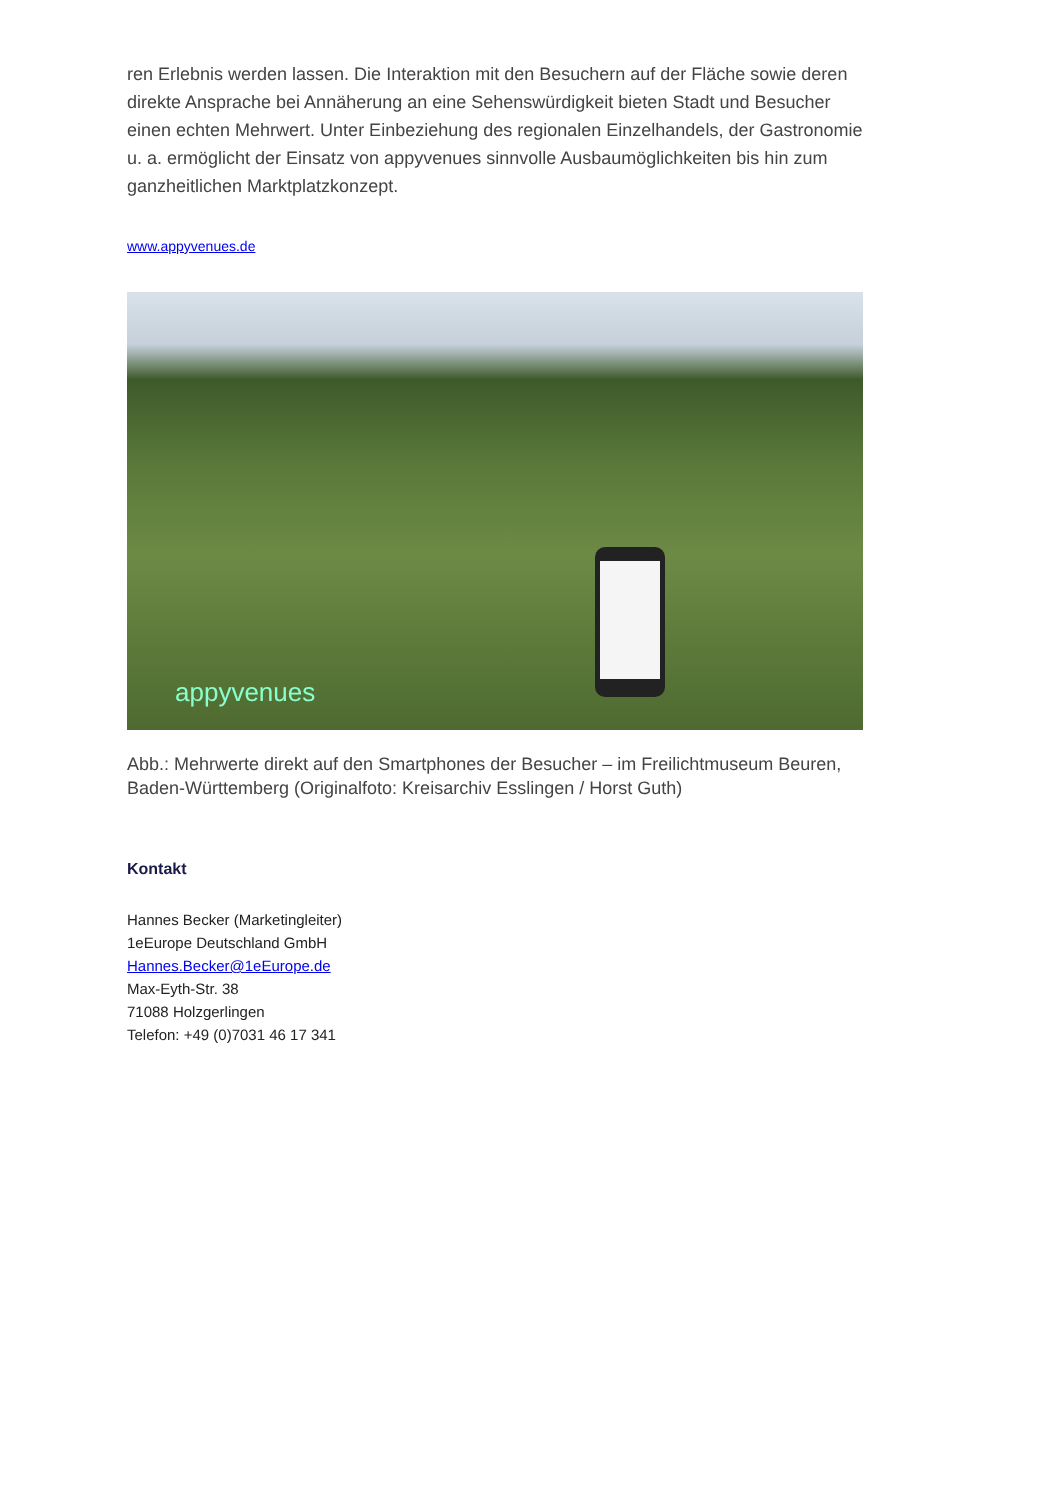ren Erlebnis werden lassen. Die Interaktion mit den Besuchern auf der Fläche sowie deren di­rekte Ansprache bei Annäherung an eine Sehenswürdigkeit bieten Stadt und Besucher einen echten Mehrwert. Unter Einbeziehung des regionalen Einzelhandels, der Gastronomie u. a. er­möglicht der Einsatz von appyvenues sinnvolle Ausbaumöglichkeiten bis hin zum ganzheitli­chen Marktplatzkonzept.
www.appyvenues.de
appyvenues
Abb.: Mehrwerte direkt auf den Smartphones der Besucher – im Freilichtmuseum Beuren, Ba­den-Württemberg (Originalfoto: Kreisarchiv Esslingen / Horst Guth)
Kontakt
Hannes Becker (Marketingleiter)
1eEurope Deutschland GmbH
Hannes.Becker@1eEurope.de
Max-Eyth-Str. 38
71088 Holzgerlingen
Telefon: +49 (0)7031 46 17 341